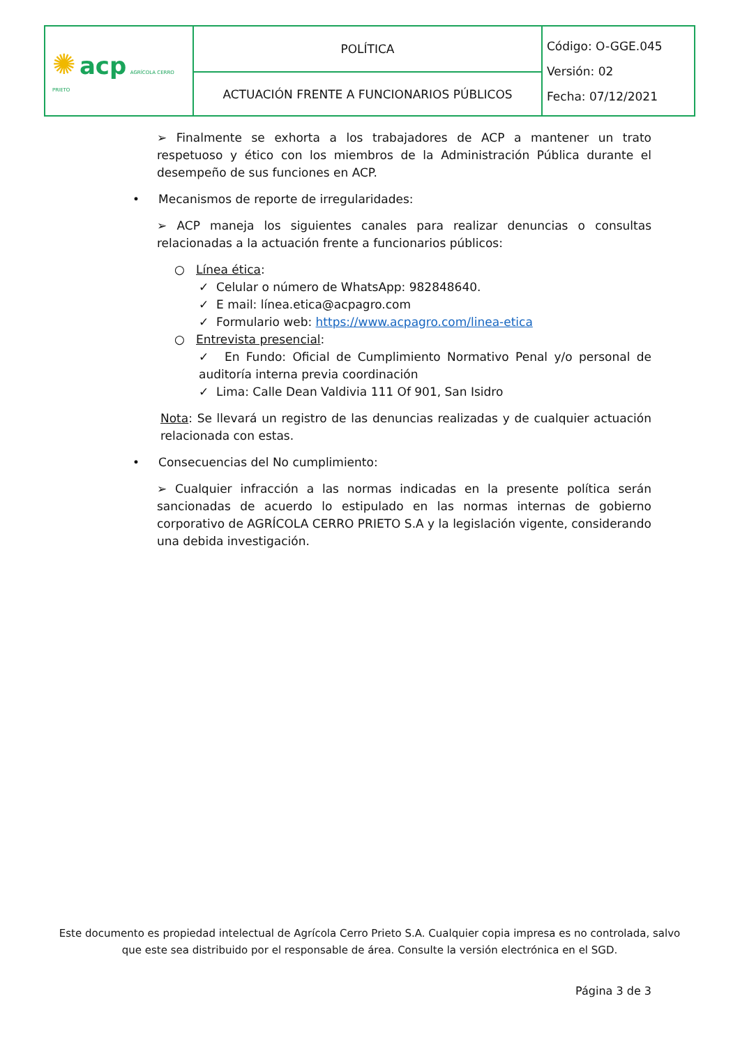| ✺ acp AGRÍCOLA CERRO PRIETO | POLÍTICA | Código: O-GGE.045 Versión: 02 Fecha: 07/12/2021 |
| | ACTUACIÓN FRENTE A FUNCIONARIOS PÚBLICOS | |
➢ Finalmente se exhorta a los trabajadores de ACP a mantener un trato respetuoso y ético con los miembros de la Administración Pública durante el desempeño de sus funciones en ACP.
• Mecanismos de reporte de irregularidades:
➢ ACP maneja los siguientes canales para realizar denuncias o consultas relacionadas a la actuación frente a funcionarios públicos:
○ Línea ética:
✓ Celular o número de WhatsApp: 982848640.
✓ E mail: línea.etica@acpagro.com
✓ Formulario web: https://www.acpagro.com/linea-etica
○ Entrevista presencial:
✓ En Fundo: Oficial de Cumplimiento Normativo Penal y/o personal de auditoría interna previa coordinación
✓ Lima: Calle Dean Valdivia 111 Of 901, San Isidro
Nota: Se llevará un registro de las denuncias realizadas y de cualquier actuación relacionada con estas.
• Consecuencias del No cumplimiento:
➢ Cualquier infracción a las normas indicadas en la presente política serán sancionadas de acuerdo lo estipulado en las normas internas de gobierno corporativo de AGRÍCOLA CERRO PRIETO S.A y la legislación vigente, considerando una debida investigación.
Este documento es propiedad intelectual de Agrícola Cerro Prieto S.A. Cualquier copia impresa es no controlada, salvo que este sea distribuido por el responsable de área. Consulte la versión electrónica en el SGD.
Página 3 de 3